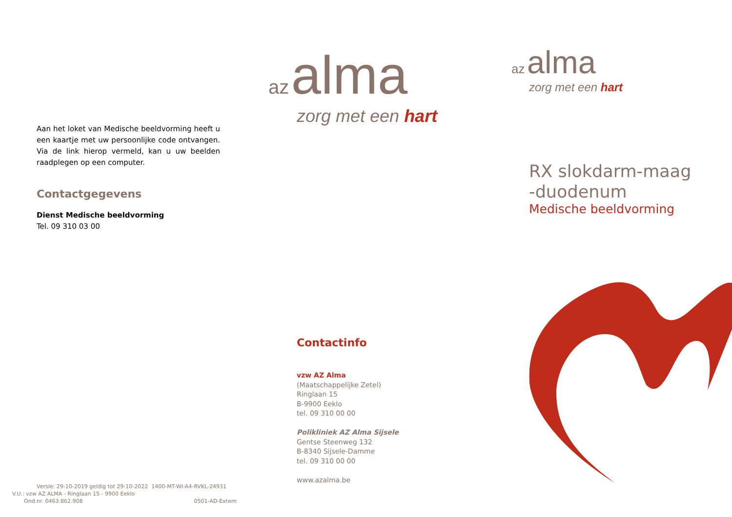Aan het loket van Medische beeldvorming heeft u een kaartje met uw persoonlijke code ontvangen. Via de link hierop vermeld, kan u uw beelden raadplegen op een computer.
Contactgegevens
Dienst Medische beeldvorming
Tel. 09 310 03 00
Versie: 29-10-2019 geldig tot 29-10-2022 1400-MT-WI-A4-RVKL-24931
V.U.: vzw AZ ALMA - Ringlaan 15 - 9900 Eeklo
Ond.nr. 0463.862.908 0501-AD-Extern
az alma
zorg met een hart
Contactinfo
vzw AZ Alma
(Maatschappelijke Zetel)
Ringlaan 15
B-9900 Eeklo
tel. 09 310 00 00
Polikliniek AZ Alma Sijsele
Gentse Steenweg 132
B-8340 Sijsele-Damme
tel. 09 310 00 00
www.azalma.be
az alma
zorg met een hart
RX slokdarm-maag
-duodenum
Medische beeldvorming